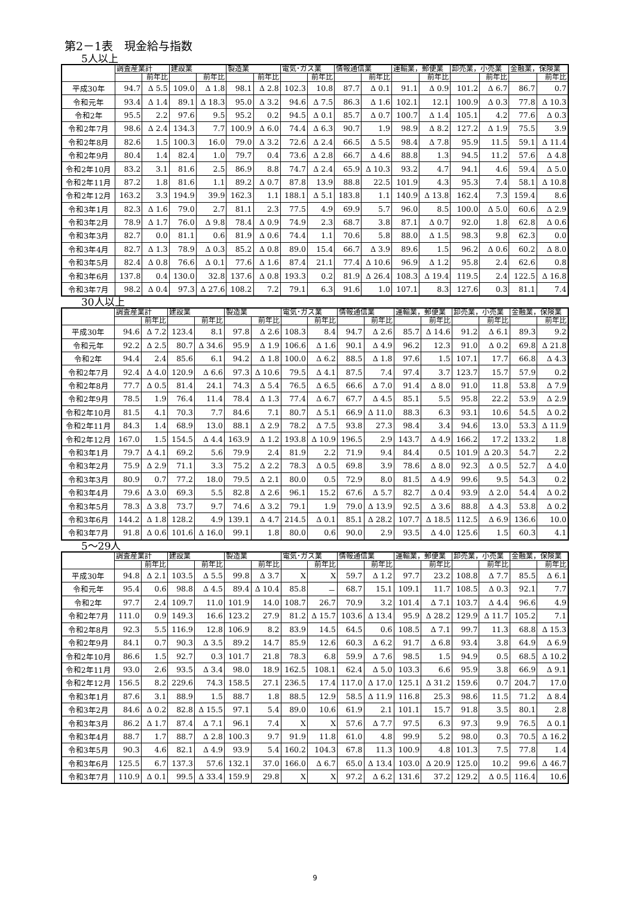第2－1表　現金給与指数
5人以上
| | 調査産業計 | | 建設業 | | 製造業 | | 電気･ガス業 | | 情報通信業 | | 運輸業，郵便業 | | 卸売業，小売業 | | 金融業，保険業 | |
| --- | --- | --- | --- | --- | --- | --- | --- | --- | --- | --- | --- | --- | --- | --- | --- | --- |
| | | 前年比 | | 前年比 | | 前年比 | | 前年比 | | 前年比 | | 前年比 | | 前年比 | | 前年比 |
| 平成30年 | 94.7 | Δ 5.5 | 109.0 | Δ 1.8 | 98.1 | Δ 2.8 | 102.3 | 10.8 | 87.7 | Δ 0.1 | 91.1 | Δ 0.9 | 101.2 | Δ 6.7 | 86.7 | 0.7 |
| 令和元年 | 93.4 | Δ 1.4 | 89.1 | Δ 18.3 | 95.0 | Δ 3.2 | 94.6 | Δ 7.5 | 86.3 | Δ 1.6 | 102.1 | 12.1 | 100.9 | Δ 0.3 | 77.8 | Δ 10.3 |
| 令和2年 | 95.5 | 2.2 | 97.6 | 9.5 | 95.2 | 0.2 | 94.5 | Δ 0.1 | 85.7 | Δ 0.7 | 100.7 | Δ 1.4 | 105.1 | 4.2 | 77.6 | Δ 0.3 |
| 令和2年7月 | 98.6 | Δ 2.4 | 134.3 | 7.7 | 100.9 | Δ 6.0 | 74.4 | Δ 6.3 | 90.7 | 1.9 | 98.9 | Δ 8.2 | 127.2 | Δ 1.9 | 75.5 | 3.9 |
| 令和2年8月 | 82.6 | 1.5 | 100.3 | 16.0 | 79.0 | Δ 3.2 | 72.6 | Δ 2.4 | 66.5 | Δ 5.5 | 98.4 | Δ 7.8 | 95.9 | 11.5 | 59.1 | Δ 11.4 |
| 令和2年9月 | 80.4 | 1.4 | 82.4 | 1.0 | 79.7 | 0.4 | 73.6 | Δ 2.8 | 66.7 | Δ 4.6 | 88.8 | 1.3 | 94.5 | 11.2 | 57.6 | Δ 4.8 |
| 令和2年10月 | 83.2 | 3.1 | 81.6 | 2.5 | 86.9 | 8.8 | 74.7 | Δ 2.4 | 65.9 | Δ 10.3 | 93.2 | 4.7 | 94.1 | 4.6 | 59.4 | Δ 5.0 |
| 令和2年11月 | 87.2 | 1.8 | 81.6 | 1.1 | 89.2 | Δ 0.7 | 87.8 | 13.9 | 88.8 | 22.5 | 101.9 | 4.3 | 95.3 | 7.4 | 58.1 | Δ 10.8 |
| 令和2年12月 | 163.2 | 3.3 | 194.9 | 39.9 | 162.3 | 1.1 | 188.1 | Δ 5.1 | 183.8 | 1.1 | 140.9 | Δ 13.8 | 162.4 | 7.3 | 159.4 | 8.6 |
| 令和3年1月 | 82.3 | Δ 1.6 | 79.0 | 2.7 | 81.1 | 2.3 | 77.5 | 4.9 | 69.9 | 5.7 | 96.0 | 8.5 | 100.0 | Δ 5.0 | 60.6 | Δ 2.9 |
| 令和3年2月 | 78.9 | Δ 1.7 | 76.0 | Δ 9.8 | 78.4 | Δ 0.9 | 74.9 | 2.3 | 68.7 | 3.8 | 87.1 | Δ 0.7 | 92.0 | 1.8 | 62.8 | Δ 0.6 |
| 令和3年3月 | 82.7 | 0.0 | 81.1 | 0.6 | 81.9 | Δ 0.6 | 74.4 | 1.1 | 70.6 | 5.8 | 88.0 | Δ 1.5 | 98.3 | 9.8 | 62.3 | 0.0 |
| 令和3年4月 | 82.7 | Δ 1.3 | 78.9 | Δ 0.3 | 85.2 | Δ 0.8 | 89.0 | 15.4 | 66.7 | Δ 3.9 | 89.6 | 1.5 | 96.2 | Δ 0.6 | 60.2 | Δ 8.0 |
| 令和3年5月 | 82.4 | Δ 0.8 | 76.6 | Δ 0.1 | 77.6 | Δ 1.6 | 87.4 | 21.1 | 77.4 | Δ 10.6 | 96.9 | Δ 1.2 | 95.8 | 2.4 | 62.6 | 0.8 |
| 令和3年6月 | 137.8 | 0.4 | 130.0 | 32.8 | 137.6 | Δ 0.8 | 193.3 | 0.2 | 81.9 | Δ 26.4 | 108.3 | Δ 19.4 | 119.5 | 2.4 | 122.5 | Δ 16.8 |
| 令和3年7月 | 98.2 | Δ 0.4 | 97.3 | Δ 27.6 | 108.2 | 7.2 | 79.1 | 6.3 | 91.6 | 1.0 | 107.1 | 8.3 | 127.6 | 0.3 | 81.1 | 7.4 |
30人以上
| | 調査産業計 | | 建設業 | | 製造業 | | 電気･ガス業 | | 情報通信業 | | 運輸業，郵便業 | | 卸売業，小売業 | | 金融業，保険業 | |
| --- | --- | --- | --- | --- | --- | --- | --- | --- | --- | --- | --- | --- | --- | --- | --- | --- |
| | | 前年比 | | 前年比 | | 前年比 | | 前年比 | | 前年比 | | 前年比 | | 前年比 | | 前年比 |
| 平成30年 | 94.6 | Δ 7.2 | 123.4 | 8.1 | 97.8 | Δ 2.6 | 108.3 | 8.4 | 94.7 | Δ 2.6 | 85.7 | Δ 14.6 | 91.2 | Δ 6.1 | 89.3 | 9.2 |
| 令和元年 | 92.2 | Δ 2.5 | 80.7 | Δ 34.6 | 95.9 | Δ 1.9 | 106.6 | Δ 1.6 | 90.1 | Δ 4.9 | 96.2 | 12.3 | 91.0 | Δ 0.2 | 69.8 | Δ 21.8 |
| 令和2年 | 94.4 | 2.4 | 85.6 | 6.1 | 94.2 | Δ 1.8 | 100.0 | Δ 6.2 | 88.5 | Δ 1.8 | 97.6 | 1.5 | 107.1 | 17.7 | 66.8 | Δ 4.3 |
| 令和2年7月 | 92.4 | Δ 4.0 | 120.9 | Δ 6.6 | 97.3 | Δ 10.6 | 79.5 | Δ 4.1 | 87.5 | 7.4 | 97.4 | 3.7 | 123.7 | 15.7 | 57.9 | 0.2 |
| 令和2年8月 | 77.7 | Δ 0.5 | 81.4 | 24.1 | 74.3 | Δ 5.4 | 76.5 | Δ 6.5 | 66.6 | Δ 7.0 | 91.4 | Δ 8.0 | 91.0 | 11.8 | 53.8 | Δ 7.9 |
| 令和2年9月 | 78.5 | 1.9 | 76.4 | 11.4 | 78.4 | Δ 1.3 | 77.4 | Δ 6.7 | 67.7 | Δ 4.5 | 85.1 | 5.5 | 95.8 | 22.2 | 53.9 | Δ 2.9 |
| 令和2年10月 | 81.5 | 4.1 | 70.3 | 7.7 | 84.6 | 7.1 | 80.7 | Δ 5.1 | 66.9 | Δ 11.0 | 88.3 | 6.3 | 93.1 | 10.6 | 54.5 | Δ 0.2 |
| 令和2年11月 | 84.3 | 1.4 | 68.9 | 13.0 | 88.1 | Δ 2.9 | 78.2 | Δ 7.5 | 93.8 | 27.3 | 98.4 | 3.4 | 94.6 | 13.0 | 53.3 | Δ 11.9 |
| 令和2年12月 | 167.0 | 1.5 | 154.5 | Δ 4.4 | 163.9 | Δ 1.2 | 193.8 | Δ 10.9 | 196.5 | 2.9 | 143.7 | Δ 4.9 | 166.2 | 17.2 | 133.2 | 1.8 |
| 令和3年1月 | 79.7 | Δ 4.1 | 69.2 | 5.6 | 79.9 | 2.4 | 81.9 | 2.2 | 71.9 | 9.4 | 84.4 | 0.5 | 101.9 | Δ 20.3 | 54.7 | 2.2 |
| 令和3年2月 | 75.9 | Δ 2.9 | 71.1 | 3.3 | 75.2 | Δ 2.2 | 78.3 | Δ 0.5 | 69.8 | 3.9 | 78.6 | Δ 8.0 | 92.3 | Δ 0.5 | 52.7 | Δ 4.0 |
| 令和3年3月 | 80.9 | 0.7 | 77.2 | 18.0 | 79.5 | Δ 2.1 | 80.0 | 0.5 | 72.9 | 8.0 | 81.5 | Δ 4.9 | 99.6 | 9.5 | 54.3 | 0.2 |
| 令和3年4月 | 79.6 | Δ 3.0 | 69.3 | 5.5 | 82.8 | Δ 2.6 | 96.1 | 15.2 | 67.6 | Δ 5.7 | 82.7 | Δ 0.4 | 93.9 | Δ 2.0 | 54.4 | Δ 0.2 |
| 令和3年5月 | 78.3 | Δ 3.8 | 73.7 | 9.7 | 74.6 | Δ 3.2 | 79.1 | 1.9 | 79.0 | Δ 13.9 | 92.5 | Δ 3.6 | 88.8 | Δ 4.3 | 53.8 | Δ 0.2 |
| 令和3年6月 | 144.2 | Δ 1.8 | 128.2 | 4.9 | 139.1 | Δ 4.7 | 214.5 | Δ 0.1 | 85.1 | Δ 28.2 | 107.7 | Δ 18.5 | 112.5 | Δ 6.9 | 136.6 | 10.0 |
| 令和3年7月 | 91.8 | Δ 0.6 | 101.6 | Δ 16.0 | 99.1 | 1.8 | 80.0 | 0.6 | 90.0 | 2.9 | 93.5 | Δ 4.0 | 125.6 | 1.5 | 60.3 | 4.1 |
5～29人
| | 調査産業計 | | 建設業 | | 製造業 | | 電気･ガス業 | | 情報通信業 | | 運輸業，郵便業 | | 卸売業，小売業 | | 金融業，保険業 | |
| --- | --- | --- | --- | --- | --- | --- | --- | --- | --- | --- | --- | --- | --- | --- | --- | --- |
| | | 前年比 | | 前年比 | | 前年比 | | 前年比 | | 前年比 | | 前年比 | | 前年比 | | 前年比 |
| 平成30年 | 94.8 | Δ 2.1 | 103.5 | Δ 5.5 | 99.8 | Δ 3.7 | X | X | 59.7 | Δ 1.2 | 97.7 | 23.2 | 108.8 | Δ 7.7 | 85.5 | Δ 6.1 |
| 令和元年 | 95.4 | 0.6 | 98.8 | Δ 4.5 | 89.4 | Δ 10.4 | 85.8 | － | 68.7 | 15.1 | 109.1 | 11.7 | 108.5 | Δ 0.3 | 92.1 | 7.7 |
| 令和2年 | 97.7 | 2.4 | 109.7 | 11.0 | 101.9 | 14.0 | 108.7 | 26.7 | 70.9 | 3.2 | 101.4 | Δ 7.1 | 103.7 | Δ 4.4 | 96.6 | 4.9 |
| 令和2年7月 | 111.0 | 0.9 | 149.3 | 16.6 | 123.2 | 27.9 | 81.2 | Δ 15.7 | 103.6 | Δ 13.4 | 95.9 | Δ 28.2 | 129.9 | Δ 11.7 | 105.2 | 7.1 |
| 令和2年8月 | 92.3 | 5.5 | 116.9 | 12.8 | 106.9 | 8.2 | 83.9 | 14.5 | 64.5 | 0.6 | 108.5 | Δ 7.1 | 99.7 | 11.3 | 68.8 | Δ 15.3 |
| 令和2年9月 | 84.1 | 0.7 | 90.3 | Δ 3.5 | 89.2 | 14.7 | 85.9 | 12.6 | 60.3 | Δ 6.2 | 91.7 | Δ 6.8 | 93.4 | 3.8 | 64.9 | Δ 6.9 |
| 令和2年10月 | 86.6 | 1.5 | 92.7 | 0.3 | 101.7 | 21.8 | 78.3 | 6.8 | 59.9 | Δ 7.6 | 98.5 | 1.5 | 94.9 | 0.5 | 68.5 | Δ 10.2 |
| 令和2年11月 | 93.0 | 2.6 | 93.5 | Δ 3.4 | 98.0 | 18.9 | 162.5 | 108.1 | 62.4 | Δ 5.0 | 103.3 | 6.6 | 95.9 | 3.8 | 66.9 | Δ 9.1 |
| 令和2年12月 | 156.5 | 8.2 | 229.6 | 74.3 | 158.5 | 27.1 | 236.5 | 17.4 | 117.0 | Δ 17.0 | 125.1 | Δ 31.2 | 159.6 | 0.7 | 204.7 | 17.0 |
| 令和3年1月 | 87.6 | 3.1 | 88.9 | 1.5 | 88.7 | 1.8 | 88.5 | 12.9 | 58.5 | Δ 11.9 | 116.8 | 25.3 | 98.6 | 11.5 | 71.2 | Δ 8.4 |
| 令和3年2月 | 84.6 | Δ 0.2 | 82.8 | Δ 15.5 | 97.1 | 5.4 | 89.0 | 10.6 | 61.9 | 2.1 | 101.1 | 15.7 | 91.8 | 3.5 | 80.1 | 2.8 |
| 令和3年3月 | 86.2 | Δ 1.7 | 87.4 | Δ 7.1 | 96.1 | 7.4 | X | X | 57.6 | Δ 7.7 | 97.5 | 6.3 | 97.3 | 9.9 | 76.5 | Δ 0.1 |
| 令和3年4月 | 88.7 | 1.7 | 88.7 | Δ 2.8 | 100.3 | 9.7 | 91.9 | 11.8 | 61.0 | 4.8 | 99.9 | 5.2 | 98.0 | 0.3 | 70.5 | Δ 16.2 |
| 令和3年5月 | 90.3 | 4.6 | 82.1 | Δ 4.9 | 93.9 | 5.4 | 160.2 | 104.3 | 67.8 | 11.3 | 100.9 | 4.8 | 101.3 | 7.5 | 77.8 | 1.4 |
| 令和3年6月 | 125.5 | 6.7 | 137.3 | 57.6 | 132.1 | 37.0 | 166.0 | Δ 6.7 | 65.0 | Δ 13.4 | 103.0 | Δ 20.9 | 125.0 | 10.2 | 99.6 | Δ 46.7 |
| 令和3年7月 | 110.9 | Δ 0.1 | 99.5 | Δ 33.4 | 159.9 | 29.8 | X | X | 97.2 | Δ 6.2 | 131.6 | 37.2 | 129.2 | Δ 0.5 | 116.4 | 10.6 |
9